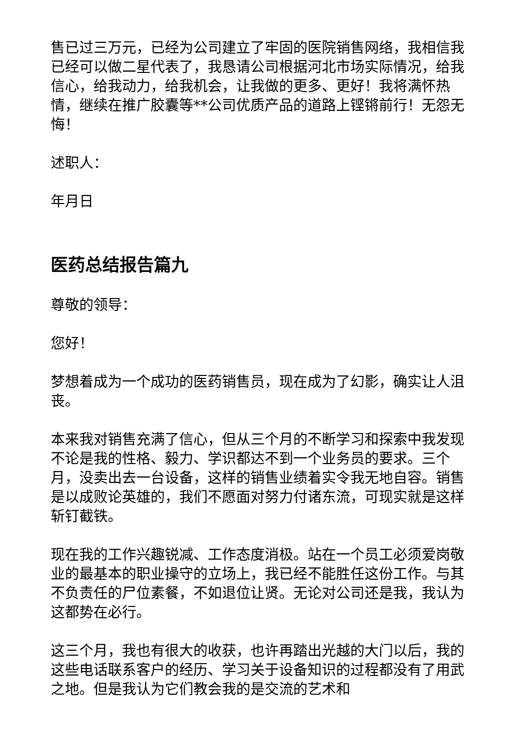售已过三万元，已经为公司建立了牢固的医院销售网络，我相信我已经可以做二星代表了，我恳请公司根据河北市场实际情况，给我信心，给我动力，给我机会，让我做的更多、更好！我将满怀热情，继续在推广胶囊等**公司优质产品的道路上铿锵前行！无怨无悔！
述职人：
年月日
医药总结报告篇九
尊敬的领导：
您好！
梦想着成为一个成功的医药销售员，现在成为了幻影，确实让人沮丧。
本来我对销售充满了信心，但从三个月的不断学习和探索中我发现不论是我的性格、毅力、学识都达不到一个业务员的要求。三个月，没卖出去一台设备，这样的销售业绩着实令我无地自容。销售是以成败论英雄的，我们不愿面对努力付诸东流，可现实就是这样斩钉截铁。
现在我的工作兴趣锐减、工作态度消极。站在一个员工必须爱岗敬业的最基本的职业操守的立场上，我已经不能胜任这份工作。与其不负责任的尸位素餐，不如退位让贤。无论对公司还是我，我认为这都势在必行。
这三个月，我也有很大的收获，也许再踏出光越的大门以后，我的这些电话联系客户的经历、学习关于设备知识的过程都没有了用武之地。但是我认为它们教会我的是交流的艺术和